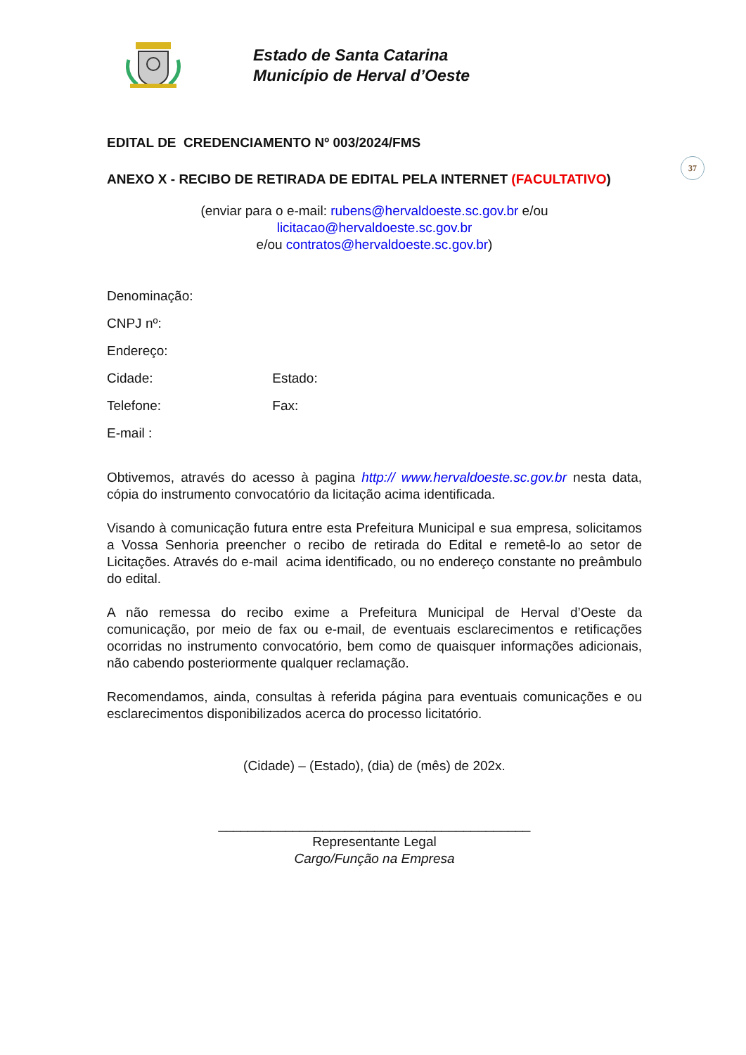Estado de Santa Catarina
Município de Herval d’Oeste
37
EDITAL DE CREDENCIAMENTO Nº 003/2024/FMS
ANEXO X - RECIBO DE RETIRADA DE EDITAL PELA INTERNET (FACULTATIVO)
(enviar para o e-mail: rubens@hervaldoeste.sc.gov.br e/ou licitacao@hervaldoeste.sc.gov.br
e/ou contratos@hervaldoeste.sc.gov.br)
Denominação:
CNPJ nº:
Endereço:
Cidade: Estado:
Telefone: Fax:
E-mail :
Obtivemos, através do acesso à pagina http:// www.hervaldoeste.sc.gov.br nesta data, cópia do instrumento convocatório da licitação acima identificada.
Visando à comunicação futura entre esta Prefeitura Municipal e sua empresa, solicitamos a Vossa Senhoria preencher o recibo de retirada do Edital e remetê-lo ao setor de Licitações. Através do e-mail acima identificado, ou no endereço constante no preâmbulo do edital.
A não remessa do recibo exime a Prefeitura Municipal de Herval d’Oeste da comunicação, por meio de fax ou e-mail, de eventuais esclarecimentos e retificações ocorridas no instrumento convocatório, bem como de quaisquer informações adicionais, não cabendo posteriormente qualquer reclamação.
Recomendamos, ainda, consultas à referida página para eventuais comunicações e ou esclarecimentos disponibilizados acerca do processo licitatório.
(Cidade) – (Estado), (dia) de (mês) de 202x.
__________________________________________
Representante Legal
Cargo/Função na Empresa